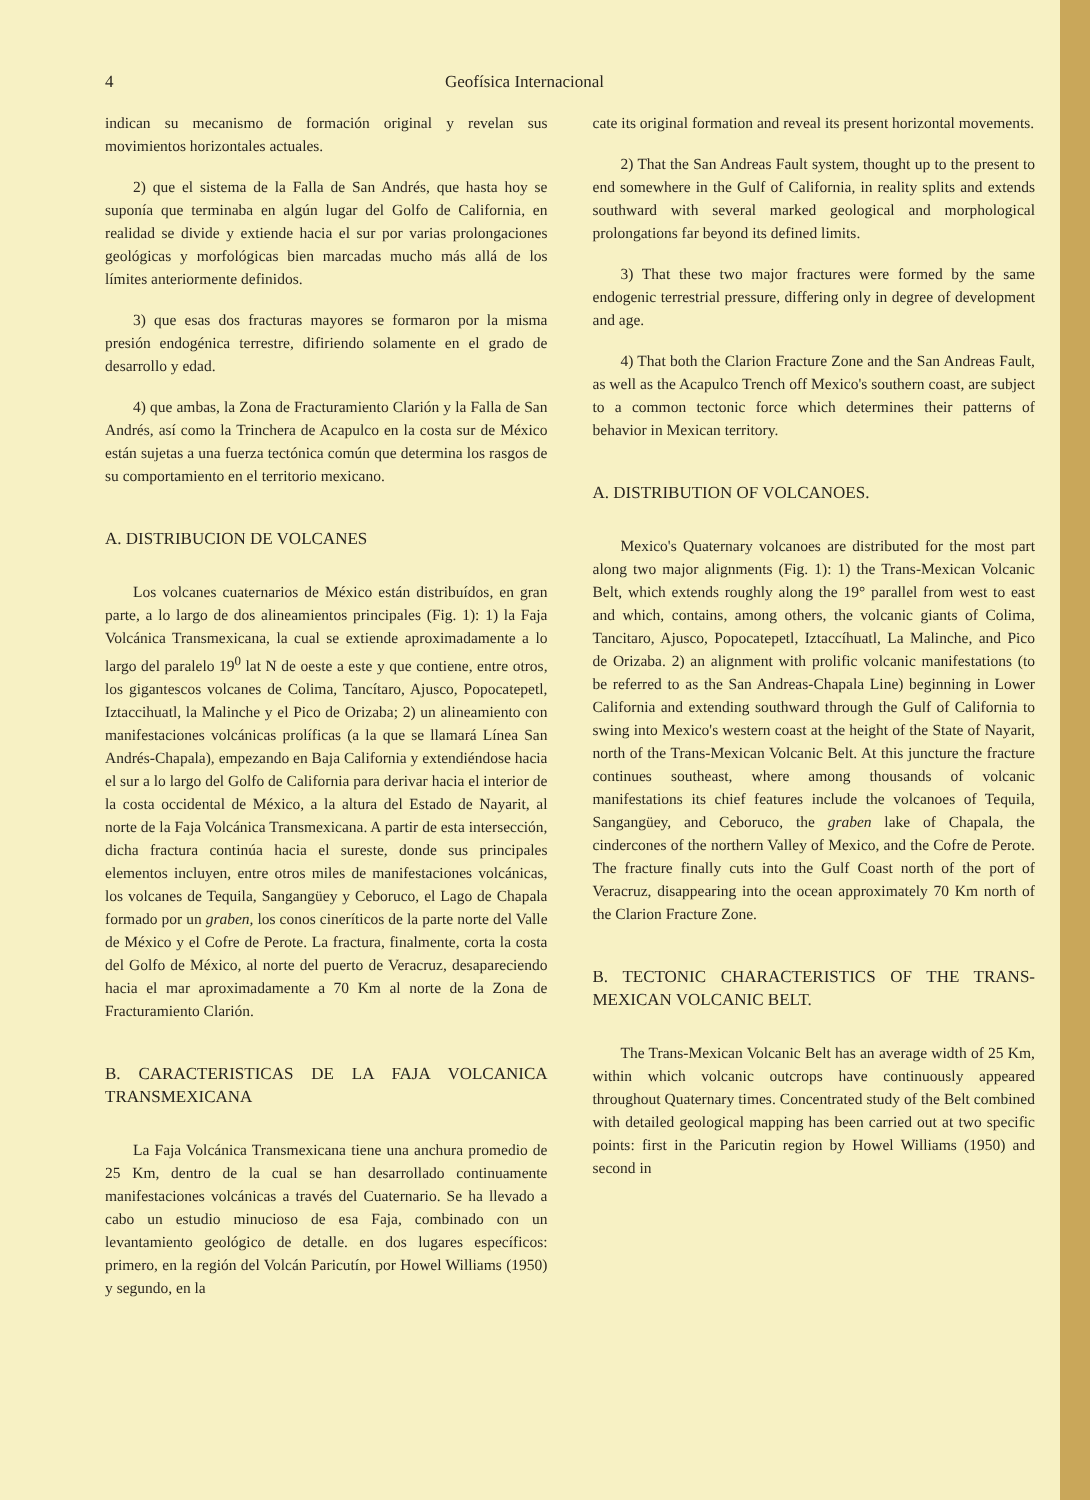4 Geofísica Internacional
indican su mecanismo de formación original y revelan sus movimientos horizontales actuales.
2) que el sistema de la Falla de San Andrés, que hasta hoy se suponía que terminaba en algún lugar del Golfo de California, en realidad se divide y extiende hacia el sur por varias prolongaciones geológicas y morfológicas bien marcadas mucho más allá de los límites anteriormente definidos.
3) que esas dos fracturas mayores se formaron por la misma presión endogénica terrestre, difiriendo solamente en el grado de desarrollo y edad.
4) que ambas, la Zona de Fracturamiento Clarión y la Falla de San Andrés, así como la Trinchera de Acapulco en la costa sur de México están sujetas a una fuerza tectónica común que determina los rasgos de su comportamiento en el territorio mexicano.
A. DISTRIBUCION DE VOLCANES
Los volcanes cuaternarios de México están distribuídos, en gran parte, a lo largo de dos alineamientos principales (Fig. 1): 1) la Faja Volcánica Transmexicana, la cual se extiende aproximadamente a lo largo del paralelo 19<sup>0</sup> lat N de oeste a este y que contiene, entre otros, los gigantescos volcanes de Colima, Tancítaro, Ajusco, Popocatepetl, Iztaccihuatl, la Malinche y el Pico de Orizaba; 2) un alineamiento con manifestaciones volcánicas prolíficas (a la que se llamará Línea San Andrés-Chapala), empezando en Baja California y extendiéndose hacia el sur a lo largo del Golfo de California para derivar hacia el interior de la costa occidental de México, a la altura del Estado de Nayarit, al norte de la Faja Volcánica Transmexicana. A partir de esta intersección, dicha fractura continúa hacia el sureste, donde sus principales elementos incluyen, entre otros miles de manifestaciones volcánicas, los volcanes de Tequila, Sangangüey y Ceboruco, el Lago de Chapala formado por un graben, los conos cineríticos de la parte norte del Valle de México y el Cofre de Perote. La fractura, finalmente, corta la costa del Golfo de México, al norte del puerto de Veracruz, desapareciendo hacia el mar aproximadamente a 70 Km al norte de la Zona de Fracturamiento Clarión.
B. CARACTERISTICAS DE LA FAJA VOLCANICA TRANSMEXICANA
La Faja Volcánica Transmexicana tiene una anchura promedio de 25 Km, dentro de la cual se han desarrollado continuamente manifestaciones volcánicas a través del Cuaternario. Se ha llevado a cabo un estudio minucioso de esa Faja, combinado con un levantamiento geológico de detalle. en dos lugares específicos: primero, en la región del Volcán Paricutín, por Howel Williams (1950) y segundo, en la
cate its original formation and reveal its present horizontal movements.
2) That the San Andreas Fault system, thought up to the present to end somewhere in the Gulf of California, in reality splits and extends southward with several marked geological and morphological prolongations far beyond its defined limits.
3) That these two major fractures were formed by the same endogenic terrestrial pressure, differing only in degree of development and age.
4) That both the Clarion Fracture Zone and the San Andreas Fault, as well as the Acapulco Trench off Mexico's southern coast, are subject to a common tectonic force which determines their patterns of behavior in Mexican territory.
A. DISTRIBUTION OF VOLCANOES.
Mexico's Quaternary volcanoes are distributed for the most part along two major alignments (Fig. 1): 1) the Trans-Mexican Volcanic Belt, which extends roughly along the 19° parallel from west to east and which, contains, among others, the volcanic giants of Colima, Tancitaro, Ajusco, Popocatepetl, Iztaccíhuatl, La Malinche, and Pico de Orizaba. 2) an alignment with prolific volcanic manifestations (to be referred to as the San Andreas-Chapala Line) beginning in Lower California and extending southward through the Gulf of California to swing into Mexico's western coast at the height of the State of Nayarit, north of the Trans-Mexican Volcanic Belt. At this juncture the fracture continues southeast, where among thousands of volcanic manifestations its chief features include the volcanoes of Tequila, Sangangüey, and Ceboruco, the graben lake of Chapala, the cindercones of the northern Valley of Mexico, and the Cofre de Perote. The fracture finally cuts into the Gulf Coast north of the port of Veracruz, disappearing into the ocean approximately 70 Km north of the Clarion Fracture Zone.
B. TECTONIC CHARACTERISTICS OF THE TRANS-MEXICAN VOLCANIC BELT.
The Trans-Mexican Volcanic Belt has an average width of 25 Km, within which volcanic outcrops have continuously appeared throughout Quaternary times. Concentrated study of the Belt combined with detailed geological mapping has been carried out at two specific points: first in the Paricutin region by Howel Williams (1950) and second in